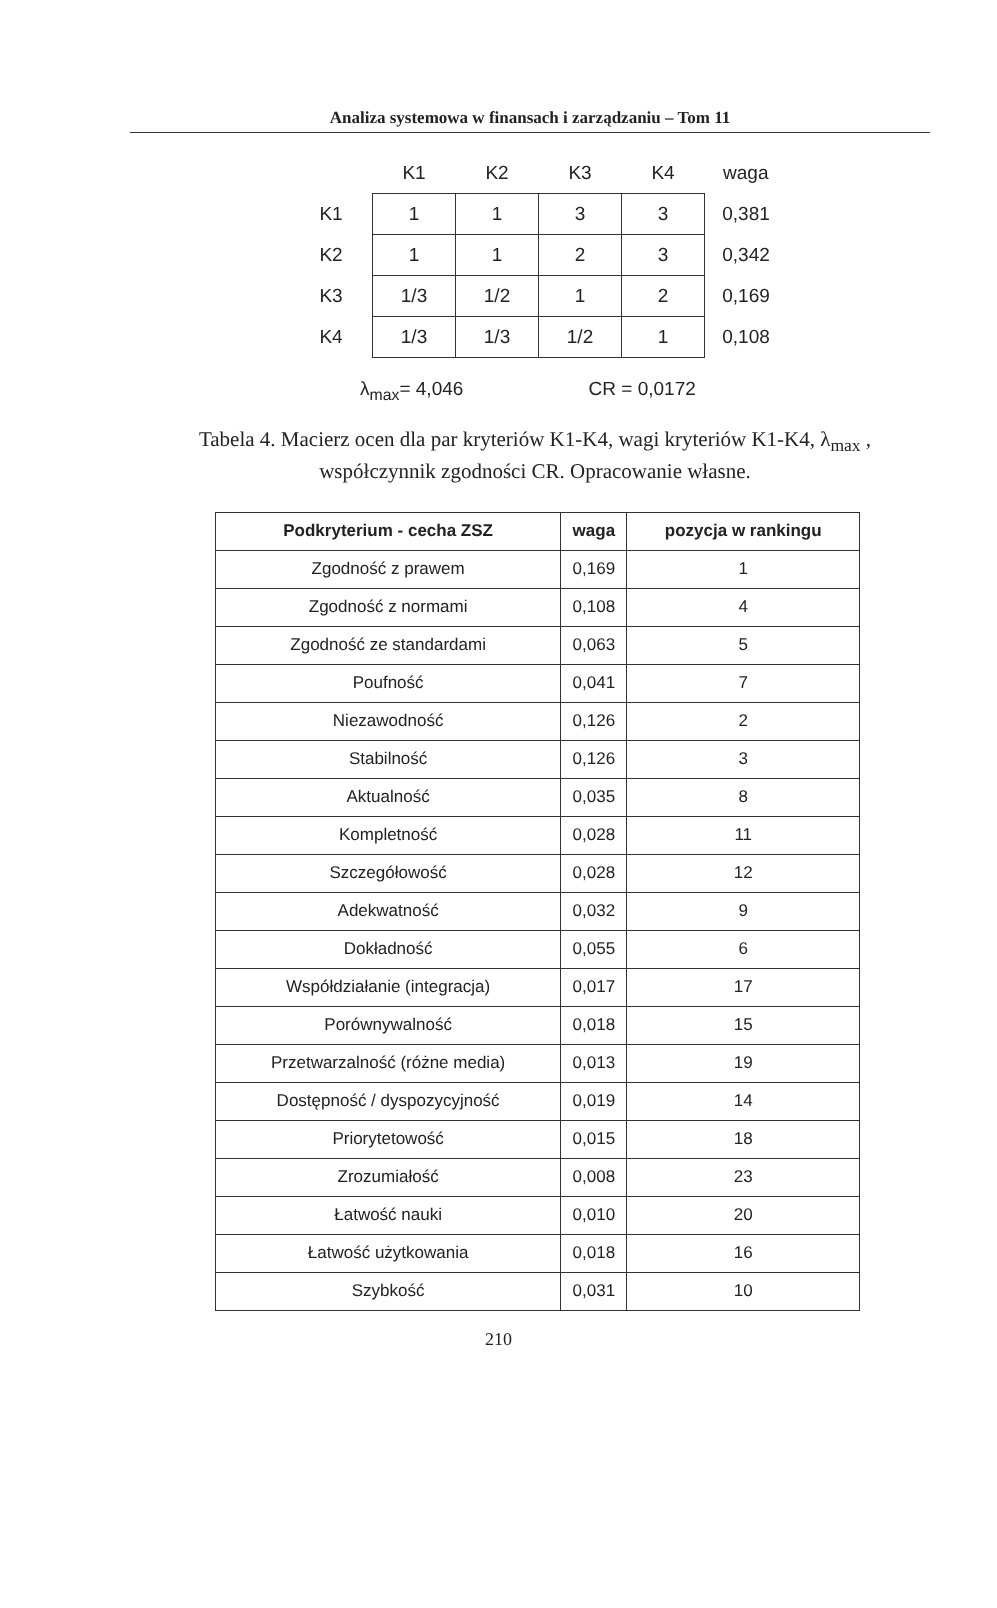Analiza systemowa w finansach i zarządzaniu – Tom 11
| | K1 | K2 | K3 | K4 | waga |
| --- | --- | --- | --- | --- | --- |
| K1 | 1 | 1 | 3 | 3 | 0,381 |
| K2 | 1 | 1 | 2 | 3 | 0,342 |
| K3 | 1/3 | 1/2 | 1 | 2 | 0,169 |
| K4 | 1/3 | 1/3 | 1/2 | 1 | 0,108 |
λ<sub>max</sub>= 4,046 CR = 0,0172
Tabela 4. Macierz ocen dla par kryteriów K1-K4, wagi kryteriów K1-K4, λ<sub>max</sub> , współczynnik zgodności CR. Opracowanie własne.
| Podkryterium - cecha ZSZ | waga | pozycja w rankingu |
| --- | --- | --- |
| Zgodność z prawem | 0,169 | 1 |
| Zgodność z normami | 0,108 | 4 |
| Zgodność ze standardami | 0,063 | 5 |
| Poufność | 0,041 | 7 |
| Niezawodność | 0,126 | 2 |
| Stabilność | 0,126 | 3 |
| Aktualność | 0,035 | 8 |
| Kompletność | 0,028 | 11 |
| Szczegółowość | 0,028 | 12 |
| Adekwatność | 0,032 | 9 |
| Dokładność | 0,055 | 6 |
| Współdziałanie (integracja) | 0,017 | 17 |
| Porównywalność | 0,018 | 15 |
| Przetwarzalność (różne media) | 0,013 | 19 |
| Dostępność / dyspozycyjność | 0,019 | 14 |
| Priorytetowość | 0,015 | 18 |
| Zrozumiałość | 0,008 | 23 |
| Łatwość nauki | 0,010 | 20 |
| Łatwość użytkowania | 0,018 | 16 |
| Szybkość | 0,031 | 10 |
210